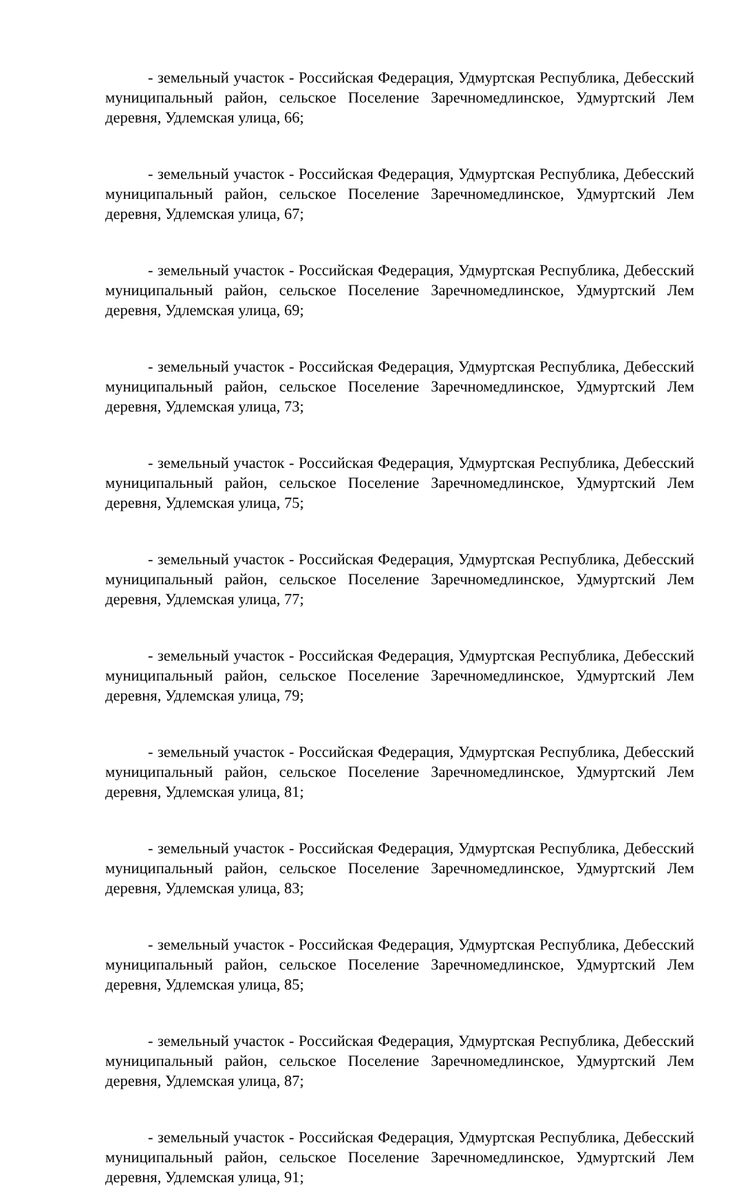- земельный участок - Российская Федерация, Удмуртская Республика, Дебесский муниципальный район, сельское Поселение Заречномедлинское, Удмуртский Лем деревня, Удлемская улица, 66;
- земельный участок - Российская Федерация, Удмуртская Республика, Дебесский муниципальный район, сельское Поселение Заречномедлинское, Удмуртский Лем деревня, Удлемская улица, 67;
- земельный участок - Российская Федерация, Удмуртская Республика, Дебесский муниципальный район, сельское Поселение Заречномедлинское, Удмуртский Лем деревня, Удлемская улица, 69;
- земельный участок - Российская Федерация, Удмуртская Республика, Дебесский муниципальный район, сельское Поселение Заречномедлинское, Удмуртский Лем деревня, Удлемская улица, 73;
- земельный участок - Российская Федерация, Удмуртская Республика, Дебесский муниципальный район, сельское Поселение Заречномедлинское, Удмуртский Лем деревня, Удлемская улица, 75;
- земельный участок - Российская Федерация, Удмуртская Республика, Дебесский муниципальный район, сельское Поселение Заречномедлинское, Удмуртский Лем деревня, Удлемская улица, 77;
- земельный участок - Российская Федерация, Удмуртская Республика, Дебесский муниципальный район, сельское Поселение Заречномедлинское, Удмуртский Лем деревня, Удлемская улица, 79;
- земельный участок - Российская Федерация, Удмуртская Республика, Дебесский муниципальный район, сельское Поселение Заречномедлинское, Удмуртский Лем деревня, Удлемская улица, 81;
- земельный участок - Российская Федерация, Удмуртская Республика, Дебесский муниципальный район, сельское Поселение Заречномедлинское, Удмуртский Лем деревня, Удлемская улица, 83;
- земельный участок - Российская Федерация, Удмуртская Республика, Дебесский муниципальный район, сельское Поселение Заречномедлинское, Удмуртский Лем деревня, Удлемская улица, 85;
- земельный участок - Российская Федерация, Удмуртская Республика, Дебесский муниципальный район, сельское Поселение Заречномедлинское, Удмуртский Лем деревня, Удлемская улица, 87;
- земельный участок - Российская Федерация, Удмуртская Республика, Дебесский муниципальный район, сельское Поселение Заречномедлинское, Удмуртский Лем деревня, Удлемская улица, 91;